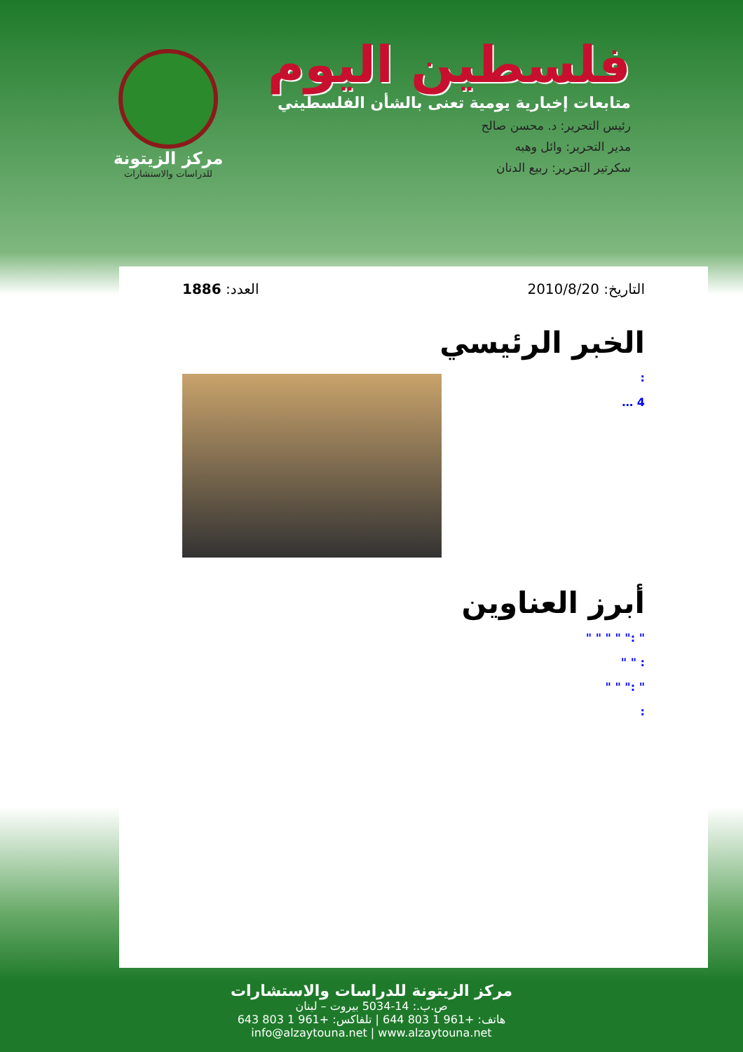فلسطين اليوم
متابعات إخبارية يومية تعنى بالشأن الفلسطيني
رئيس التحرير: د. محسن صالح
مدير التحرير: وائل وهبه
سكرتير التحرير: ربيع الدنان
مركز الزيتونة
للدراسات والاستشارات
التاريخ: 2010/8/20 العدد: 1886
الخبر الرئيسي
:
4 …
أبرز العناوين
" :" " " " "
: " "
" :" " "
:
مركز الزيتونة للدراسات والاستشارات
ص.ب.: 14-5034 بيروت – لبنان
هاتف: +961 1 803 644 | تلفاكس: +961 1 803 643
info@alzaytouna.net | www.alzaytouna.net